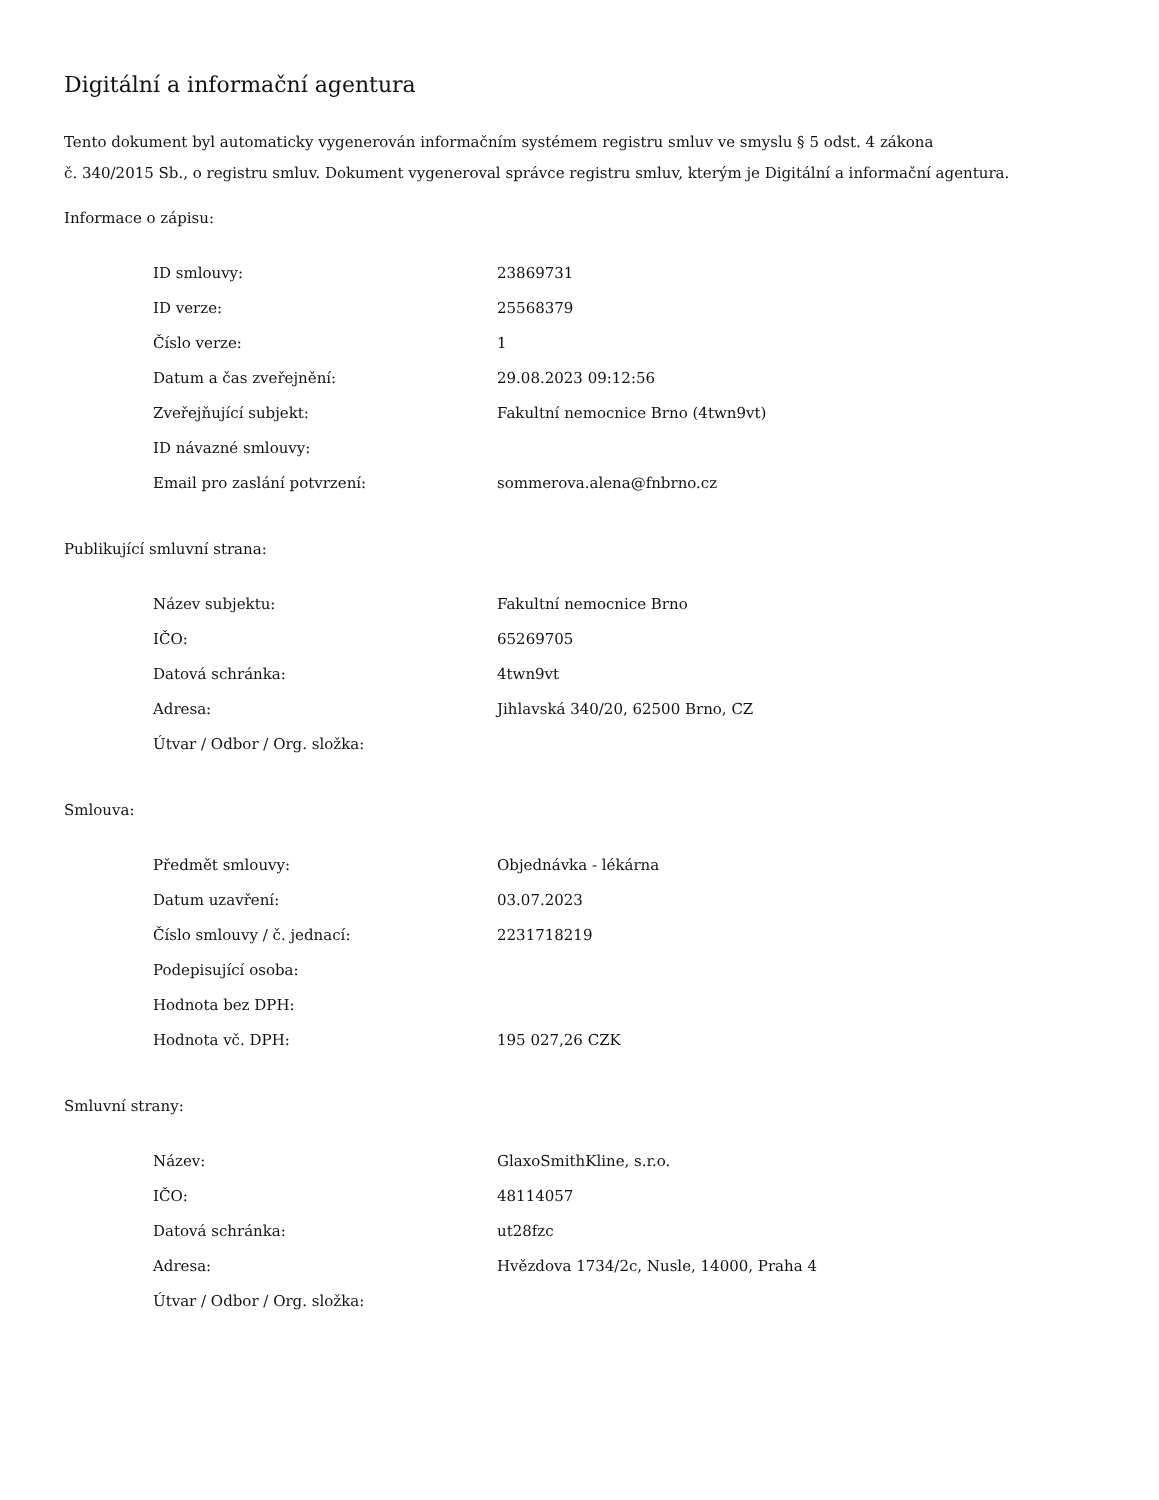Digitální a informační agentura
Tento dokument byl automaticky vygenerován informačním systémem registru smluv ve smyslu § 5 odst. 4 zákona
č. 340/2015 Sb., o registru smluv. Dokument vygeneroval správce registru smluv, kterým je Digitální a informační agentura.
Informace o zápisu:
| ID smlouvy: | 23869731 |
| ID verze: | 25568379 |
| Číslo verze: | 1 |
| Datum a čas zveřejnění: | 29.08.2023 09:12:56 |
| Zveřejňující subjekt: | Fakultní nemocnice Brno (4twn9vt) |
| ID návazné smlouvy: | |
| Email pro zaslání potvrzení: | sommerova.alena@fnbrno.cz |
Publikující smluvní strana:
| Název subjektu: | Fakultní nemocnice Brno |
| IČO: | 65269705 |
| Datová schránka: | 4twn9vt |
| Adresa: | Jihlavská 340/20, 62500 Brno, CZ |
| Útvar / Odbor / Org. složka: | |
Smlouva:
| Předmět smlouvy: | Objednávka - lékárna |
| Datum uzavření: | 03.07.2023 |
| Číslo smlouvy / č. jednací: | 2231718219 |
| Podepisující osoba: | |
| Hodnota bez DPH: | |
| Hodnota vč. DPH: | 195 027,26 CZK |
Smluvní strany:
| Název: | GlaxoSmithKline, s.r.o. |
| IČO: | 48114057 |
| Datová schránka: | ut28fzc |
| Adresa: | Hvězdova 1734/2c, Nusle, 14000, Praha 4 |
| Útvar / Odbor / Org. složka: | |